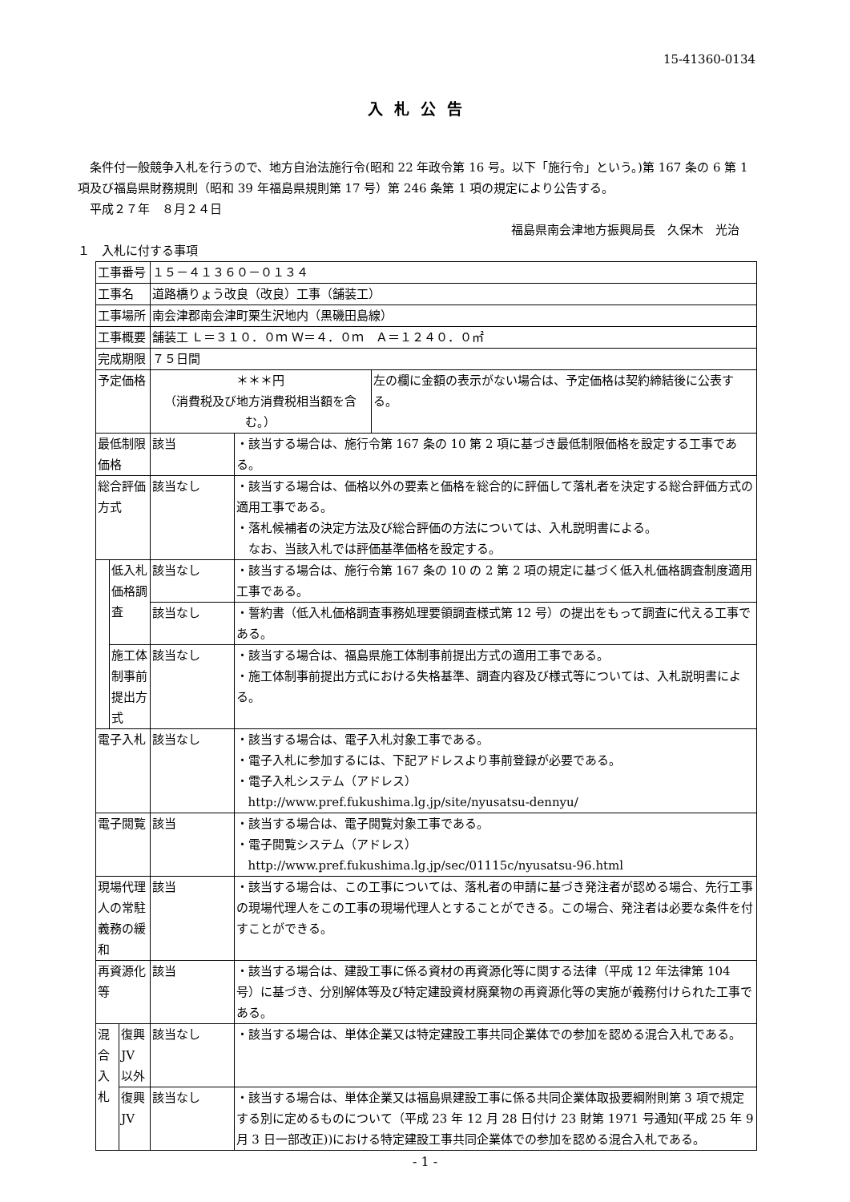15-41360-0134
入札公告
　条件付一般競争入札を行うので、地方自治法施行令(昭和 22 年政令第 16 号。以下「施行令」という。)第 167 条の 6 第 1 項及び福島県財務規則（昭和 39 年福島県規則第 17 号）第 246 条第 1 項の規定により公告する。
　平成２７年　８月２４日
福島県南会津地方振興局長　久保木　光治
１　入札に付する事項
| 工事番号 | | | １５－４１３６０－０１３４ | | |
| 工事名 | | | 道路橋りょう改良（改良）工事（舗装工） | | |
| 工事場所 | | | 南会津郡南会津町栗生沢地内（黒磯田島線） | | |
| 工事概要 | | | 舗装工 Ｌ＝３１０．０ｍ Ｗ＝４．０ｍ Ａ＝１２４０．０㎡ | | |
| 完成期限 | | | ７５日間 | | |
| 予定価格 | | | ＊＊＊円 （消費税及び地方消費税相当額を含む。） | | 左の欄に金額の表示がない場合は、予定価格は契約締結後に公表する。 |
| 最低制限価格 | | | 該当 | ・該当する場合は、施行令第 167 条の 10 第 2 項に基づき最低制限価格を設定する工事である。 | |
| 総合評価方式 | | | 該当なし | ・該当する場合は、価格以外の要素と価格を総合的に評価して落札者を決定する総合評価方式の適用工事である。 ・落札候補者の決定方法及び総合評価の方法については、入札説明書による。 なお、当該入札では評価基準価格を設定する。 | |
| | 低入札価格調査 | | 該当なし | ・該当する場合は、施行令第 167 条の 10 の 2 第 2 項の規定に基づく低入札価格調査制度適用工事である。 | |
| | | | 該当なし | ・誓約書（低入札価格調査事務処理要領調査様式第 12 号）の提出をもって調査に代える工事である。 | |
| | 施工体制事前提出方式 | | 該当なし | ・該当する場合は、福島県施工体制事前提出方式の適用工事である。 ・施工体制事前提出方式における失格基準、調査内容及び様式等については、入札説明書による。 | |
| 電子入札 | | | 該当なし | ・該当する場合は、電子入札対象工事である。 ・電子入札に参加するには、下記アドレスより事前登録が必要である。 ・電子入札システム（アドレス） http://www.pref.fukushima.lg.jp/site/nyusatsu-dennyu/ | |
| 電子閲覧 | | | 該当 | ・該当する場合は、電子閲覧対象工事である。 ・電子閲覧システム（アドレス） http://www.pref.fukushima.lg.jp/sec/01115c/nyusatsu-96.html | |
| 現場代理人の常駐義務の緩和 | | | 該当 | ・該当する場合は、この工事については、落札者の申請に基づき発注者が認める場合、先行工事の現場代理人をこの工事の現場代理人とすることができる。この場合、発注者は必要な条件を付すことができる。 | |
| 再資源化等 | | | 該当 | ・該当する場合は、建設工事に係る資材の再資源化等に関する法律（平成 12 年法律第 104 号）に基づき、分別解体等及び特定建設資材廃棄物の再資源化等の実施が義務付けられた工事である。 | |
| 混合入札 | | 復興 JV 以外 | 該当なし | ・該当する場合は、単体企業又は特定建設工事共同企業体での参加を認める混合入札である。 | |
| | | 復興 JV | 該当なし | ・該当する場合は、単体企業又は福島県建設工事に係る共同企業体取扱要綱附則第 3 項で規定する別に定めるものについて（平成 23 年 12 月 28 日付け 23 財第 1971 号通知(平成 25 年 9 月 3 日一部改正))における特定建設工事共同企業体での参加を認める混合入札である。 | |
- 1 -